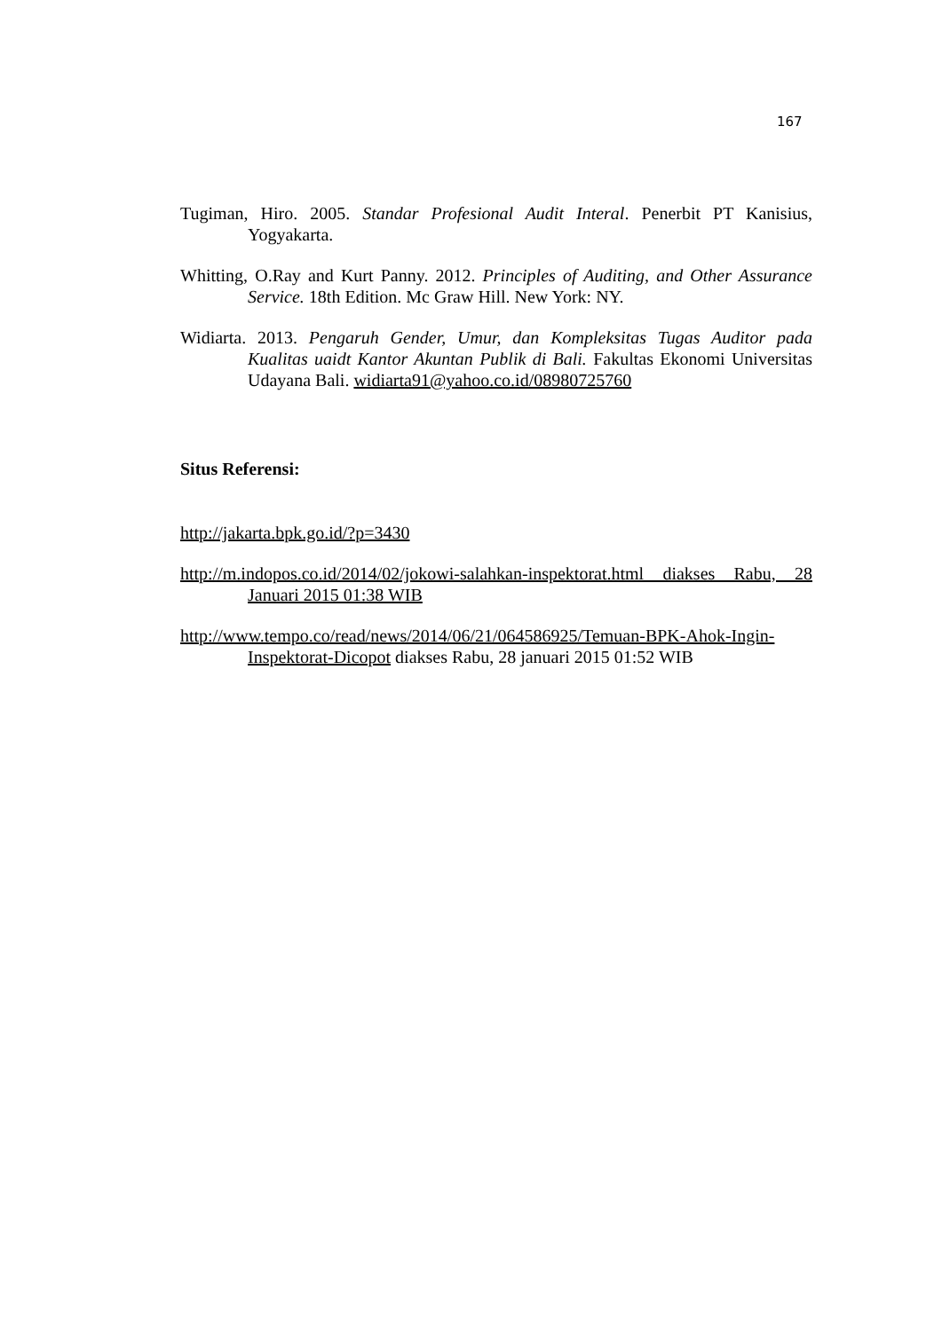167
Tugiman, Hiro. 2005. Standar Profesional Audit Interal. Penerbit PT Kanisius, Yogyakarta.
Whitting, O.Ray and Kurt Panny. 2012. Principles of Auditing, and Other Assurance Service. 18th Edition. Mc Graw Hill. New York: NY.
Widiarta. 2013. Pengaruh Gender, Umur, dan Kompleksitas Tugas Auditor pada Kualitas uaidt Kantor Akuntan Publik di Bali. Fakultas Ekonomi Universitas Udayana Bali. widiarta91@yahoo.co.id/08980725760
Situs Referensi:
http://jakarta.bpk.go.id/?p=3430
http://m.indopos.co.id/2014/02/jokowi-salahkan-inspektorat.html diakses Rabu, 28 Januari 2015 01:38 WIB
http://www.tempo.co/read/news/2014/06/21/064586925/Temuan-BPK-Ahok-Ingin-Inspektorat-Dicopot diakses Rabu, 28 januari 2015 01:52 WIB